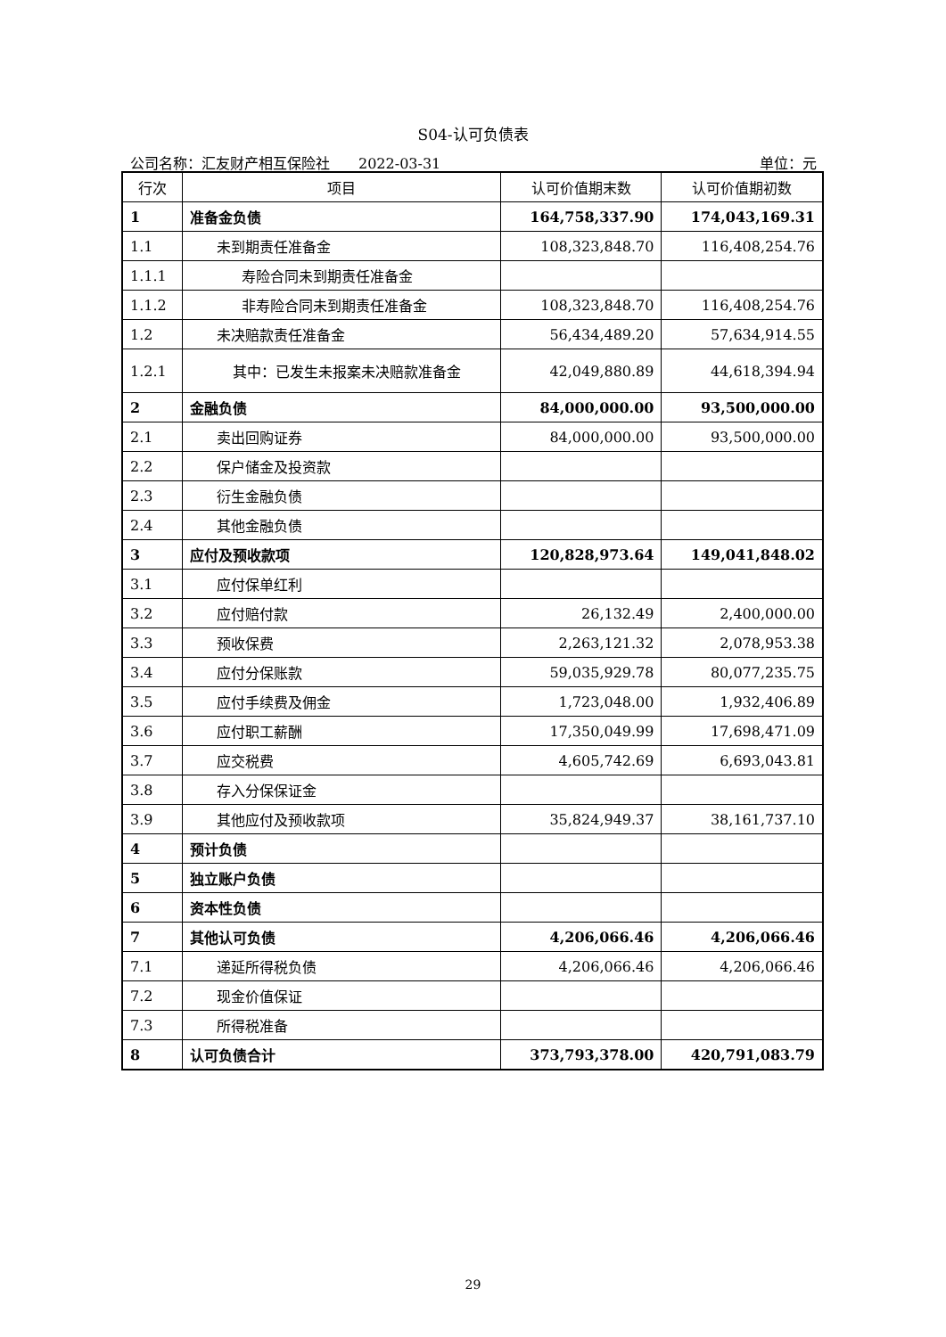S04-认可负债表
公司名称：汇友财产相互保险社　　2022-03-31 单位：元
| 行次 | 项目 | 认可价值期末数 | 认可价值期初数 |
| --- | --- | --- | --- |
| 1 | 准备金负债 | 164,758,337.90 | 174,043,169.31 |
| 1.1 | 未到期责任准备金 | 108,323,848.70 | 116,408,254.76 |
| 1.1.1 | 寿险合同未到期责任准备金 | | |
| 1.1.2 | 非寿险合同未到期责任准备金 | 108,323,848.70 | 116,408,254.76 |
| 1.2 | 未决赔款责任准备金 | 56,434,489.20 | 57,634,914.55 |
| 1.2.1 | 其中：已发生未报案未决赔款准备金 | 42,049,880.89 | 44,618,394.94 |
| 2 | 金融负债 | 84,000,000.00 | 93,500,000.00 |
| 2.1 | 卖出回购证券 | 84,000,000.00 | 93,500,000.00 |
| 2.2 | 保户储金及投资款 | | |
| 2.3 | 衍生金融负债 | | |
| 2.4 | 其他金融负债 | | |
| 3 | 应付及预收款项 | 120,828,973.64 | 149,041,848.02 |
| 3.1 | 应付保单红利 | | |
| 3.2 | 应付赔付款 | 26,132.49 | 2,400,000.00 |
| 3.3 | 预收保费 | 2,263,121.32 | 2,078,953.38 |
| 3.4 | 应付分保账款 | 59,035,929.78 | 80,077,235.75 |
| 3.5 | 应付手续费及佣金 | 1,723,048.00 | 1,932,406.89 |
| 3.6 | 应付职工薪酬 | 17,350,049.99 | 17,698,471.09 |
| 3.7 | 应交税费 | 4,605,742.69 | 6,693,043.81 |
| 3.8 | 存入分保保证金 | | |
| 3.9 | 其他应付及预收款项 | 35,824,949.37 | 38,161,737.10 |
| 4 | 预计负债 | | |
| 5 | 独立账户负债 | | |
| 6 | 资本性负债 | | |
| 7 | 其他认可负债 | 4,206,066.46 | 4,206,066.46 |
| 7.1 | 递延所得税负债 | 4,206,066.46 | 4,206,066.46 |
| 7.2 | 现金价值保证 | | |
| 7.3 | 所得税准备 | | |
| 8 | 认可负债合计 | 373,793,378.00 | 420,791,083.79 |
29